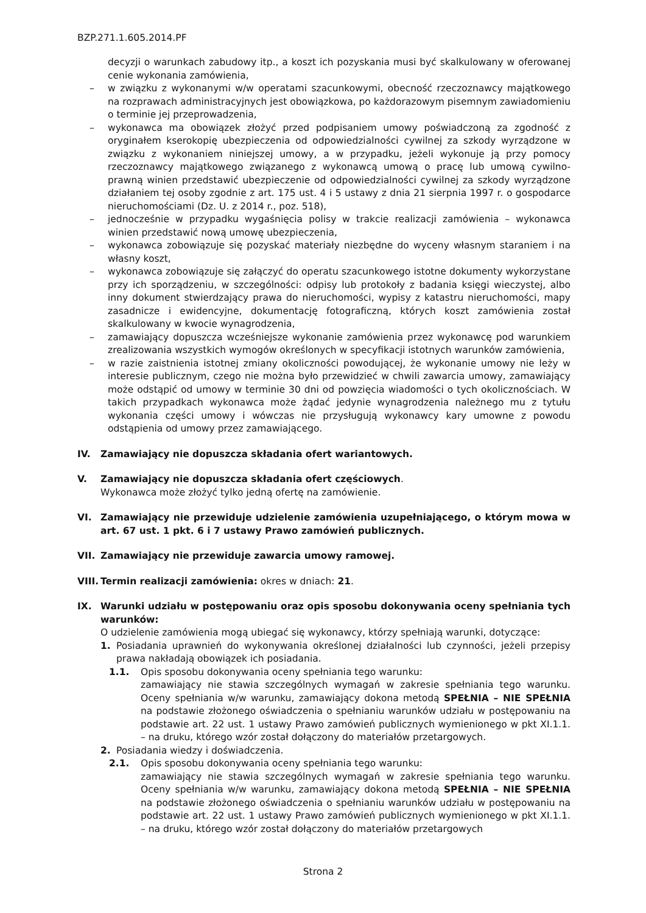BZP.271.1.605.2014.PF
decyzji o warunkach zabudowy itp., a koszt ich pozyskania musi być skalkulowany w oferowanej cenie wykonania zamówienia,
– w związku z wykonanymi w/w operatami szacunkowymi, obecność rzeczoznawcy majątkowego na rozprawach administracyjnych jest obowiązkowa, po każdorazowym pisemnym zawiadomieniu o terminie jej przeprowadzenia,
– wykonawca ma obowiązek złożyć przed podpisaniem umowy poświadczoną za zgodność z oryginałem kserokopię ubezpieczenia od odpowiedzialności cywilnej za szkody wyrządzone w związku z wykonaniem niniejszej umowy, a w przypadku, jeżeli wykonuje ją przy pomocy rzeczoznawcy majątkowego związanego z wykonawcą umową o pracę lub umową cywilno-prawną winien przedstawić ubezpieczenie od odpowiedzialności cywilnej za szkody wyrządzone działaniem tej osoby zgodnie z art. 175 ust. 4 i 5 ustawy z dnia 21 sierpnia 1997 r. o gospodarce nieruchomościami (Dz. U. z 2014 r., poz. 518),
– jednocześnie w przypadku wygaśnięcia polisy w trakcie realizacji zamówienia – wykonawca winien przedstawić nową umowę ubezpieczenia,
– wykonawca zobowiązuje się pozyskać materiały niezbędne do wyceny własnym staraniem i na własny koszt,
– wykonawca zobowiązuje się załączyć do operatu szacunkowego istotne dokumenty wykorzystane przy ich sporządzeniu, w szczególności: odpisy lub protokoły z badania księgi wieczystej, albo inny dokument stwierdzający prawa do nieruchomości, wypisy z katastru nieruchomości, mapy zasadnicze i ewidencyjne, dokumentację fotograficzną, których koszt zamówienia został skalkulowany w kwocie wynagrodzenia,
– zamawiający dopuszcza wcześniejsze wykonanie zamówienia przez wykonawcę pod warunkiem zrealizowania wszystkich wymogów określonych w specyfikacji istotnych warunków zamówienia,
– w razie zaistnienia istotnej zmiany okoliczności powodującej, że wykonanie umowy nie leży w interesie publicznym, czego nie można było przewidzieć w chwili zawarcia umowy, zamawiający może odstąpić od umowy w terminie 30 dni od powzięcia wiadomości o tych okolicznościach. W takich przypadkach wykonawca może żądać jedynie wynagrodzenia należnego mu z tytułu wykonania części umowy i wówczas nie przysługują wykonawcy kary umowne z powodu odstąpienia od umowy przez zamawiającego.
IV. Zamawiający nie dopuszcza składania ofert wariantowych.
V. Zamawiający nie dopuszcza składania ofert częściowych.
Wykonawca może złożyć tylko jedną ofertę na zamówienie.
VI. Zamawiający nie przewiduje udzielenie zamówienia uzupełniającego, o którym mowa w art. 67 ust. 1 pkt. 6 i 7 ustawy Prawo zamówień publicznych.
VII. Zamawiający nie przewiduje zawarcia umowy ramowej.
VIII. Termin realizacji zamówienia: okres w dniach: 21.
IX. Warunki udziału w postępowaniu oraz opis sposobu dokonywania oceny spełniania tych warunków:
O udzielenie zamówienia mogą ubiegać się wykonawcy, którzy spełniają warunki, dotyczące:
1. Posiadania uprawnień do wykonywania określonej działalności lub czynności, jeżeli przepisy prawa nakładają obowiązek ich posiadania.
1.1. Opis sposobu dokonywania oceny spełniania tego warunku:
zamawiający nie stawia szczególnych wymagań w zakresie spełniania tego warunku. Oceny spełniania w/w warunku, zamawiający dokona metodą SPEŁNIA – NIE SPEŁNIA na podstawie złożonego oświadczenia o spełnianiu warunków udziału w postępowaniu na podstawie art. 22 ust. 1 ustawy Prawo zamówień publicznych wymienionego w pkt XI.1.1. – na druku, którego wzór został dołączony do materiałów przetargowych.
2. Posiadania wiedzy i doświadczenia.
2.1. Opis sposobu dokonywania oceny spełniania tego warunku:
zamawiający nie stawia szczególnych wymagań w zakresie spełniania tego warunku. Oceny spełniania w/w warunku, zamawiający dokona metodą SPEŁNIA – NIE SPEŁNIA na podstawie złożonego oświadczenia o spełnianiu warunków udziału w postępowaniu na podstawie art. 22 ust. 1 ustawy Prawo zamówień publicznych wymienionego w pkt XI.1.1. – na druku, którego wzór został dołączony do materiałów przetargowych
Strona 2